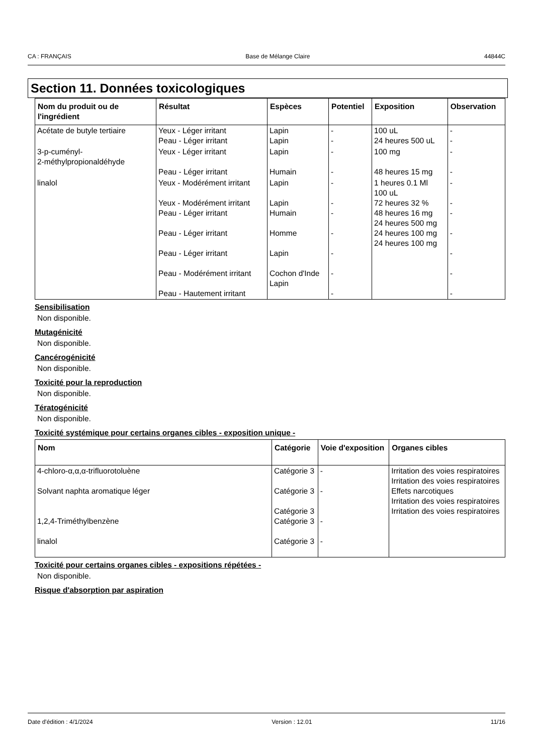CA : FRANÇAIS Base de Mélange Claire 44844C
Section 11. Données toxicologiques
| Nom du produit ou de l'ingrédient | Résultat | Espèces | Potentiel | Exposition | Observation |
| --- | --- | --- | --- | --- | --- |
| Acétate de butyle tertiaire | Yeux - Léger irritant Peau - Léger irritant | Lapin Lapin | - - | 100 uL 24 heures 500 uL | - - |
| 3-p-cuményl- 2-méthylpropionaldéhyde | Yeux - Léger irritant Peau - Léger irritant | Lapin Humain | - - | 100 mg 48 heures 15 mg | - - |
| linalol | Yeux - Modérément irritant Yeux - Modérément irritant Peau - Léger irritant Peau - Léger irritant Peau - Léger irritant Peau - Modérément irritant Peau - Hautement irritant | Lapin Lapin Humain Homme Lapin Cochon d'Inde Lapin | - - - - - - - | 1 heures 0.1 Ml 100 uL 72 heures 32 % 48 heures 16 mg 24 heures 500 mg 24 heures 100 mg 24 heures 100 mg | - - - - - - - |
Sensibilisation
Non disponible.
Mutagénicité
Non disponible.
Cancérogénicité
Non disponible.
Toxicité pour la reproduction
Non disponible.
Tératogénicité
Non disponible.
Toxicité systémique pour certains organes cibles - exposition unique -
| Nom | Catégorie | Voie d'exposition | Organes cibles |
| --- | --- | --- | --- |
| 4-chloro-α,α,α-trifluorotoluène Solvant naphta aromatique léger 1,2,4-Triméthylbenzène linalol | Catégorie 3 Catégorie 3 Catégorie 3 Catégorie 3 Catégorie 3 | - - - - | Irritation des voies respiratoires Irritation des voies respiratoires Effets narcotiques Irritation des voies respiratoires Irritation des voies respiratoires |
Toxicité pour certains organes cibles - expositions répétées -
Non disponible.
Risque d'absorption par aspiration
Date d'édition : 4/1/2024 Version : 12.01 11/16